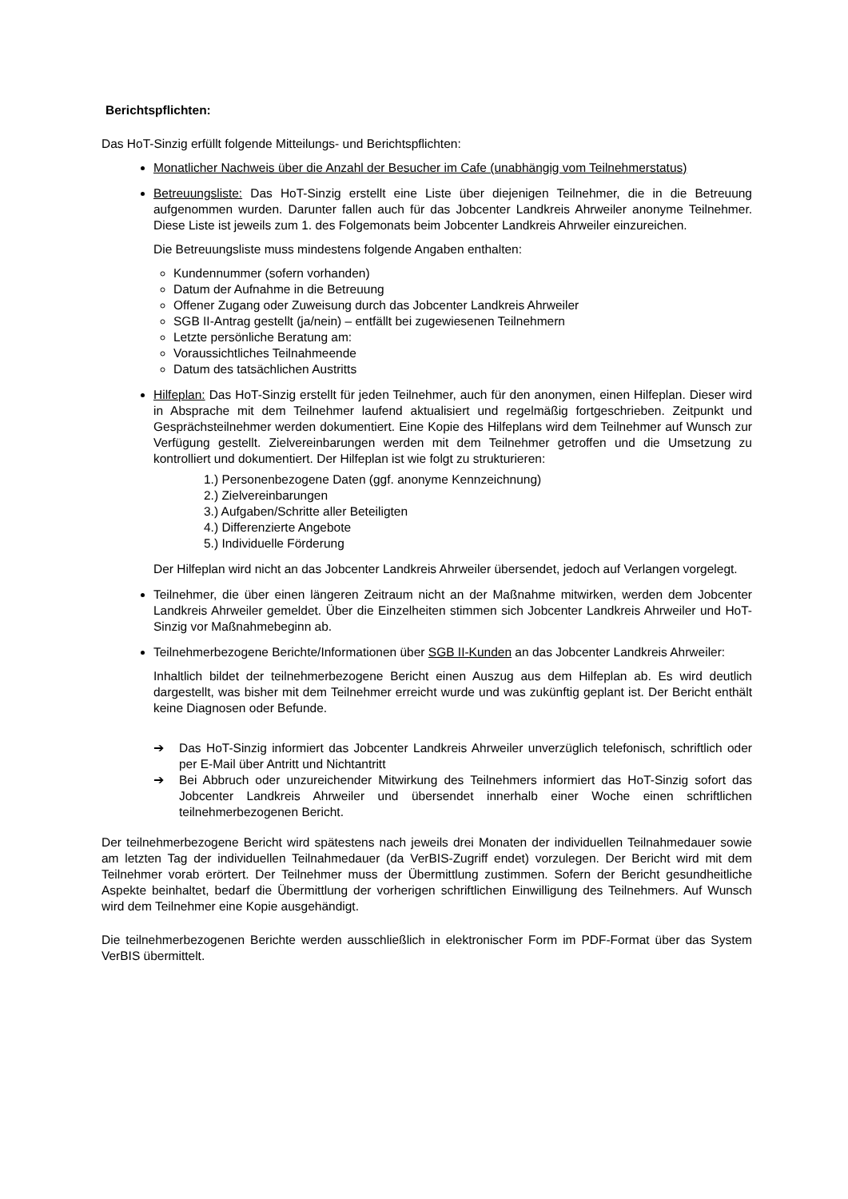Berichtspflichten:
Das HoT-Sinzig erfüllt folgende Mitteilungs- und Berichtspflichten:
Monatlicher Nachweis über die Anzahl der Besucher im Cafe (unabhängig vom Teilnehmerstatus)
Betreuungsliste: Das HoT-Sinzig erstellt eine Liste über diejenigen Teilnehmer, die in die Betreuung aufgenommen wurden. Darunter fallen auch für das Jobcenter Landkreis Ahrweiler anonyme Teilnehmer. Diese Liste ist jeweils zum 1. des Folgemonats beim Jobcenter Landkreis Ahrweiler einzureichen.
Die Betreuungsliste muss mindestens folgende Angaben enthalten:
Kundennummer (sofern vorhanden)
Datum der Aufnahme in die Betreuung
Offener Zugang oder Zuweisung durch das Jobcenter Landkreis Ahrweiler
SGB II-Antrag gestellt (ja/nein) – entfällt bei zugewiesenen Teilnehmern
Letzte persönliche Beratung am:
Voraussichtliches Teilnahmeende
Datum des tatsächlichen Austritts
Hilfeplan: Das HoT-Sinzig erstellt für jeden Teilnehmer, auch für den anonymen, einen Hilfeplan. Dieser wird in Absprache mit dem Teilnehmer laufend aktualisiert und regelmäßig fortgeschrieben. Zeitpunkt und Gesprächsteilnehmer werden dokumentiert. Eine Kopie des Hilfeplans wird dem Teilnehmer auf Wunsch zur Verfügung gestellt. Zielvereinbarungen werden mit dem Teilnehmer getroffen und die Umsetzung zu kontrolliert und dokumentiert. Der Hilfeplan ist wie folgt zu strukturieren:
1.) Personenbezogene Daten (ggf. anonyme Kennzeichnung)
2.) Zielvereinbarungen
3.) Aufgaben/Schritte aller Beteiligten
4.) Differenzierte Angebote
5.) Individuelle Förderung
Der Hilfeplan wird nicht an das Jobcenter Landkreis Ahrweiler übersendet, jedoch auf Verlangen vorgelegt.
Teilnehmer, die über einen längeren Zeitraum nicht an der Maßnahme mitwirken, werden dem Jobcenter Landkreis Ahrweiler gemeldet. Über die Einzelheiten stimmen sich Jobcenter Landkreis Ahrweiler und HoT-Sinzig vor Maßnahmebeginn ab.
Teilnehmerbezogene Berichte/Informationen über SGB II-Kunden an das Jobcenter Landkreis Ahrweiler:
Inhaltlich bildet der teilnehmerbezogene Bericht einen Auszug aus dem Hilfeplan ab. Es wird deutlich dargestellt, was bisher mit dem Teilnehmer erreicht wurde und was zukünftig geplant ist. Der Bericht enthält keine Diagnosen oder Befunde.
➔ Das HoT-Sinzig informiert das Jobcenter Landkreis Ahrweiler unverzüglich telefonisch, schriftlich oder per E-Mail über Antritt und Nichtantritt
➔ Bei Abbruch oder unzureichender Mitwirkung des Teilnehmers informiert das HoT-Sinzig sofort das Jobcenter Landkreis Ahrweiler und übersendet innerhalb einer Woche einen schriftlichen teilnehmerbezogenen Bericht.
Der teilnehmerbezogene Bericht wird spätestens nach jeweils drei Monaten der individuellen Teilnahmedauer sowie am letzten Tag der individuellen Teilnahmedauer (da VerBIS-Zugriff endet) vorzulegen. Der Bericht wird mit dem Teilnehmer vorab erörtert. Der Teilnehmer muss der Übermittlung zustimmen. Sofern der Bericht gesundheitliche Aspekte beinhaltet, bedarf die Übermittlung der vorherigen schriftlichen Einwilligung des Teilnehmers. Auf Wunsch wird dem Teilnehmer eine Kopie ausgehändigt.
Die teilnehmerbezogenen Berichte werden ausschließlich in elektronischer Form im PDF-Format über das System VerBIS übermittelt.